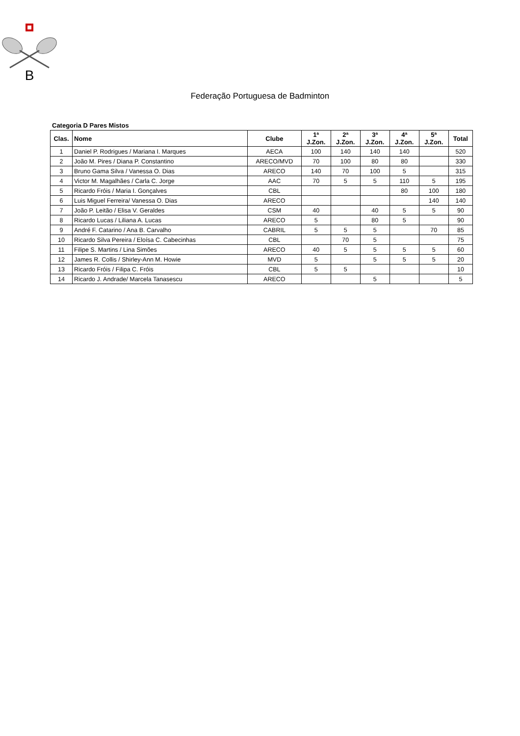B
Federação Portuguesa de Badminton
Categoria D Pares Mistos
| Clas. | Nome | Clube | 1ª J.Zon. | 2ª J.Zon. | 3ª J.Zon. | 4ª J.Zon. | 5ª J.Zon. | Total |
| --- | --- | --- | --- | --- | --- | --- | --- | --- |
| 1 | Daniel P. Rodrigues / Mariana I. Marques | AECA | 100 | 140 | 140 | 140 | | 520 |
| 2 | João M. Pires / Diana P. Constantino | ARECO/MVD | 70 | 100 | 80 | 80 | | 330 |
| 3 | Bruno Gama Silva / Vanessa O. Dias | ARECO | 140 | 70 | 100 | 5 | | 315 |
| 4 | Victor M. Magalhães / Carla C. Jorge | AAC | 70 | 5 | 5 | 110 | 5 | 195 |
| 5 | Ricardo Fróis / Maria I. Gonçalves | CBL | | | | 80 | 100 | 180 |
| 6 | Luis Miguel Ferreira/ Vanessa O. Dias | ARECO | | | | | 140 | 140 |
| 7 | João P. Leitão / Elisa V. Geraldes | CSM | 40 | | 40 | 5 | 5 | 90 |
| 8 | Ricardo Lucas / Liliana A. Lucas | ARECO | 5 | | 80 | 5 | | 90 |
| 9 | André F. Catarino / Ana B. Carvalho | CABRIL | 5 | 5 | 5 | | 70 | 85 |
| 10 | Ricardo Silva Pereira / Eloísa C. Cabecinhas | CBL | | 70 | 5 | | | 75 |
| 11 | Filipe S. Martins / Lina Simões | ARECO | 40 | 5 | 5 | 5 | 5 | 60 |
| 12 | James R. Collis / Shirley-Ann M. Howie | MVD | 5 | | 5 | 5 | 5 | 20 |
| 13 | Ricardo Fróis / Filipa C. Fróis | CBL | 5 | 5 | | | | 10 |
| 14 | Ricardo J. Andrade/ Marcela Tanasescu | ARECO | | | 5 | | | 5 |